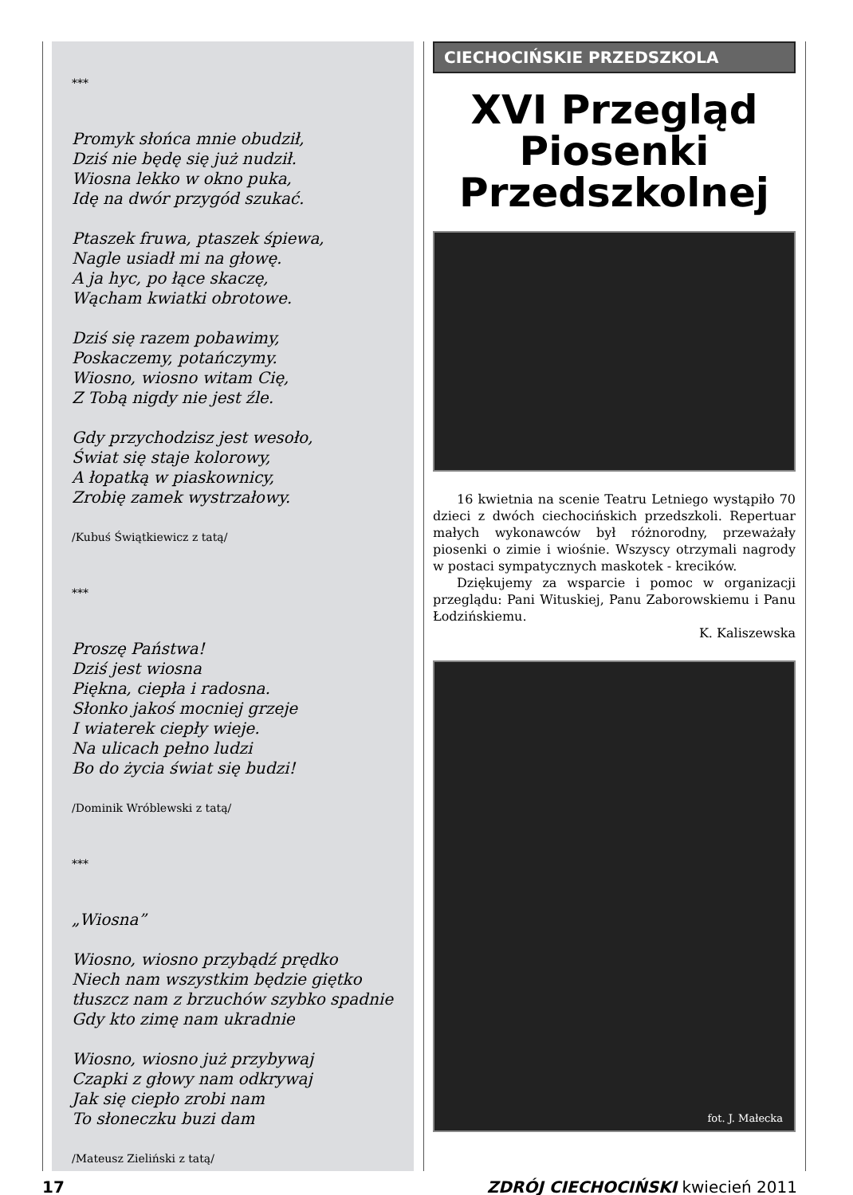***
Promyk słońca mnie obudził,
Dziś nie będę się już nudził.
Wiosna lekko w okno puka,
Idę na dwór przygód szukać.
Ptaszek fruwa, ptaszek śpiewa,
Nagle usiadł mi na głowę.
A ja hyc, po łące skaczę,
Wącham kwiatki obrotowe.
Dziś się razem pobawimy,
Poskaczemy, potańczymy.
Wiosno, wiosno witam Cię,
Z Tobą nigdy nie jest źle.
Gdy przychodzisz jest wesoło,
Świat się staje kolorowy,
A łopatką w piaskownicy,
Zrobię zamek wystrzałowy.
/Kubuś Świątkiewicz z tatą/
***
Proszę Państwa!
Dziś jest wiosna
Piękna, ciepła i radosna.
Słonko jakoś mocniej grzeje
I wiaterek ciepły wieje.
Na ulicach pełno ludzi
Bo do życia świat się budzi!
/Dominik Wróblewski z tatą/
***
„Wiosna”
Wiosno, wiosno przybądź prędko
Niech nam wszystkim będzie giętko
tłuszcz nam z brzuchów szybko spadnie
Gdy kto zimę nam ukradnie
Wiosno, wiosno już przybywaj
Czapki z głowy nam odkrywaj
Jak się ciepło zrobi nam
To słoneczku buzi dam
/Mateusz Zieliński z tatą/
CIECHOCIŃSKIE PRZEDSZKOLA
XVI Przegląd Piosenki Przedszkolnej
16 kwietnia na scenie Teatru Letniego wystąpiło 70 dzieci z dwóch ciechocińskich przedszkoli. Repertuar małych wykonawców był różnorodny, przeważały piosenki o zimie i wiośnie. Wszyscy otrzymali nagrody w postaci sympatycznych maskotek - krecików.
Dziękujemy za wsparcie i pomoc w organizacji przeglądu: Pani Wituskiej, Panu Zaborowskiemu i Panu Łodzińskiemu.
K. Kaliszewska
fot. J. Małecka
17 ZDRÓJ CIECHOCIŃSKI kwiecień 2011